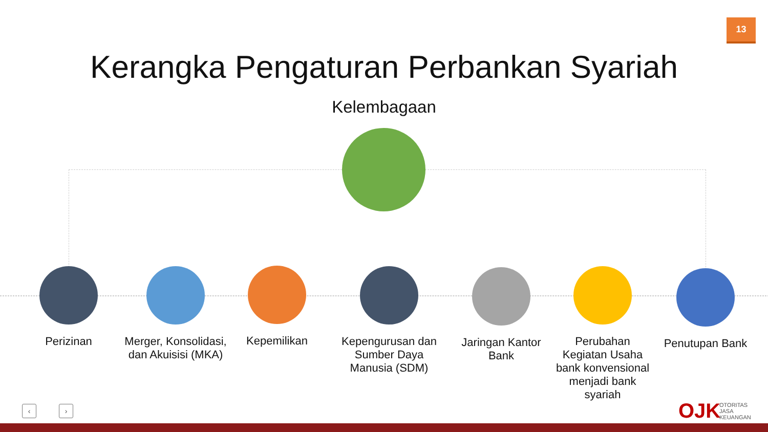13
Kerangka Pengaturan Perbankan Syariah
Kelembagaan
Perizinan
Merger, Konsolidasi, dan Akuisisi (MKA)
Kepemilikan
Kepengurusan dan Sumber Daya Manusia (SDM)
Jaringan Kantor Bank
Perubahan Kegiatan Usaha bank konvensional menjadi bank syariah
Penutupan Bank
‹ › OJK
OTORITAS
JASA
KEUANGAN